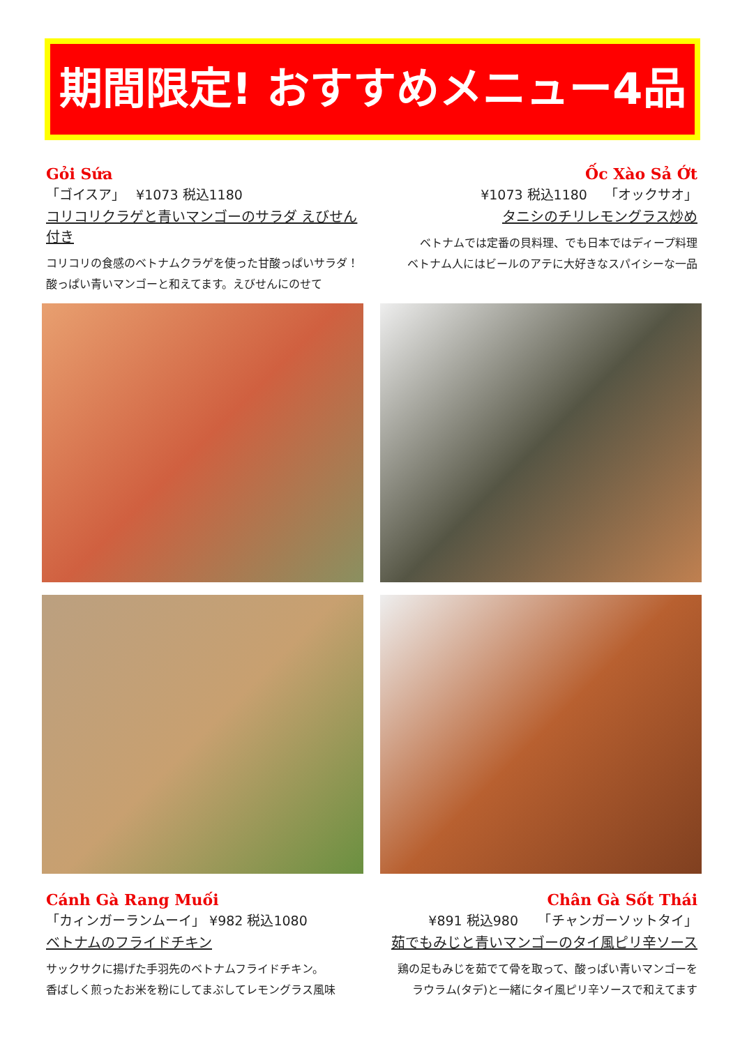期間限定! おすすめメニュー4品
Gỏi Sứa
「ゴイスア」　 ¥1073 税込1180
コリコリクラゲと青いマンゴーのサラダ えびせん付き
コリコリの食感のベトナムクラゲを使った甘酸っぱいサラダ！
酸っぱい青いマンゴーと和えてます。えびせんにのせて
Ốc Xào Sả Ớt
¥1073 税込1180　 「オックサオ」
タニシのチリレモングラス炒め
ベトナムでは定番の貝料理、でも日本ではディープ料理
ベトナム人にはビールのアテに大好きなスパイシーな一品
Cánh Gà Rang Muối
「カィンガーランムーイ」 ¥982 税込1080
ベトナムのフライドチキン
サックサクに揚げた手羽先のベトナムフライドチキン。
香ばしく煎ったお米を粉にしてまぶしてレモングラス風味
Chân Gà Sốt Thái
¥891 税込980　　「チャンガーソットタイ」
茹でもみじと青いマンゴーのタイ風ピリ辛ソース
鶏の足もみじを茹でて骨を取って、酸っぱい青いマンゴーを
ラウラム(タデ)と一緒にタイ風ピリ辛ソースで和えてます